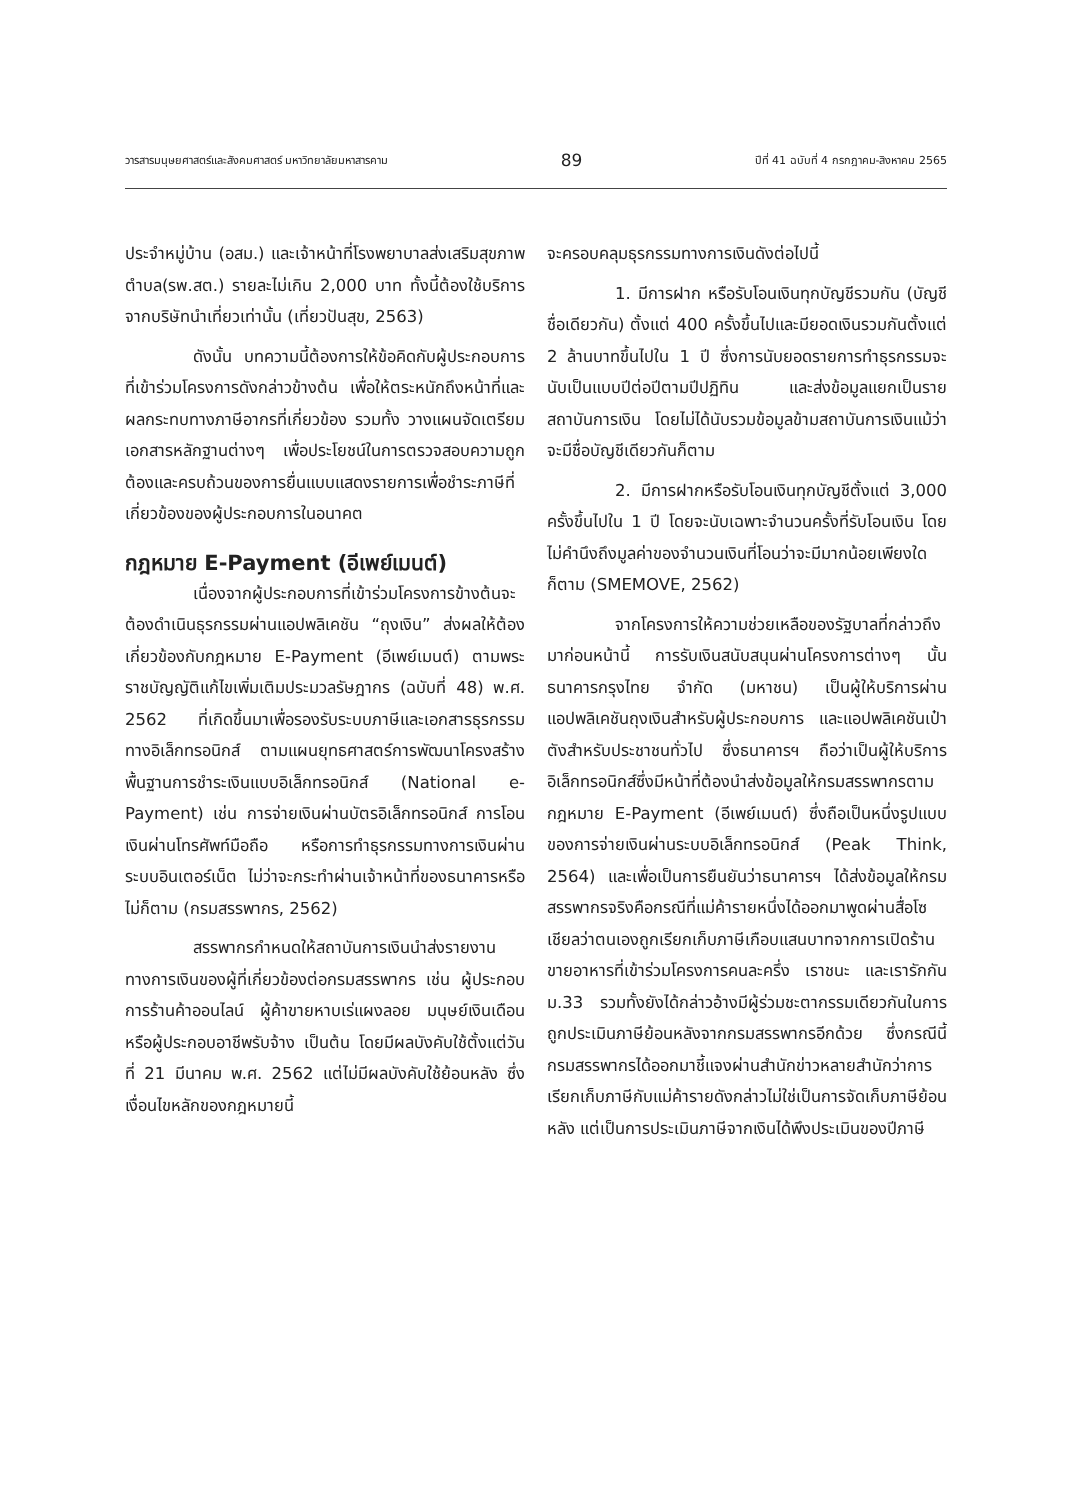วารสารมนุษยศาสตร์และสังคมศาสตร์ มหาวิทยาลัยมหาสารคาม 89 ปีที่ 41 ฉบับที่ 4 กรกฎาคม-สิงหาคม 2565
ประจำหมู่บ้าน (อสม.) และเจ้าหน้าที่โรงพยาบาลส่งเสริมสุขภาพตำบล(รพ.สต.) รายละไม่เกิน 2,000 บาท ทั้งนี้ต้องใช้บริการจากบริษัทนำเที่ยวเท่านั้น (เที่ยวปันสุข, 2563)
ดังนั้น บทความนี้ต้องการให้ข้อคิดกับผู้ประกอบการที่เข้าร่วมโครงการดังกล่าวข้างต้น เพื่อให้ตระหนักถึงหน้าที่และผลกระทบทางภาษีอากรที่เกี่ยวข้อง รวมทั้ง วางแผนจัดเตรียมเอกสารหลักฐานต่างๆ เพื่อประโยชน์ในการตรวจสอบความถูกต้องและครบถ้วนของการยื่นแบบแสดงรายการเพื่อชำระภาษีที่เกี่ยวข้องของผู้ประกอบการในอนาคต
กฎหมาย E-Payment (อีเพย์เมนต์)
เนื่องจากผู้ประกอบการที่เข้าร่วมโครงการข้างต้นจะต้องดำเนินธุรกรรมผ่านแอปพลิเคชัน “ถุงเงิน” ส่งผลให้ต้องเกี่ยวข้องกับกฎหมาย E-Payment (อีเพย์เมนต์) ตามพระราชบัญญัติแก้ไขเพิ่มเติมประมวลรัษฎากร (ฉบับที่ 48) พ.ศ. 2562 ที่เกิดขึ้นมาเพื่อรองรับระบบภาษีและเอกสารธุรกรรมทางอิเล็กทรอนิกส์ ตามแผนยุทธศาสตร์การพัฒนาโครงสร้างพื้นฐานการชำระเงินแบบอิเล็กทรอนิกส์ (National e-Payment) เช่น การจ่ายเงินผ่านบัตรอิเล็กทรอนิกส์ การโอนเงินผ่านโทรศัพท์มือถือ หรือการทำธุรกรรมทางการเงินผ่านระบบอินเตอร์เน็ต ไม่ว่าจะกระทำผ่านเจ้าหน้าที่ของธนาคารหรือไม่ก็ตาม (กรมสรรพากร, 2562)
สรรพากรกำหนดให้สถาบันการเงินนำส่งรายงานทางการเงินของผู้ที่เกี่ยวข้องต่อกรมสรรพากร เช่น ผู้ประกอบการร้านค้าออนไลน์ ผู้ค้าขายหาบเร่แผงลอย มนุษย์เงินเดือน หรือผู้ประกอบอาชีพรับจ้าง เป็นต้น โดยมีผลบังคับใช้ตั้งแต่วันที่ 21 มีนาคม พ.ศ. 2562 แต่ไม่มีผลบังคับใช้ย้อนหลัง ซึ่งเงื่อนไขหลักของกฎหมายนี้
จะครอบคลุมธุรกรรมทางการเงินดังต่อไปนี้
1. มีการฝาก หรือรับโอนเงินทุกบัญชีรวมกัน (บัญชีชื่อเดียวกัน) ตั้งแต่ 400 ครั้งขึ้นไปและมียอดเงินรวมกันตั้งแต่ 2 ล้านบาทขึ้นไปใน 1 ปี ซึ่งการนับยอดรายการทำธุรกรรมจะนับเป็นแบบปีต่อปีตามปีปฏิทิน และส่งข้อมูลแยกเป็นรายสถาบันการเงิน โดยไม่ได้นับรวมข้อมูลข้ามสถาบันการเงินแม้ว่าจะมีชื่อบัญชีเดียวกันก็ตาม
2. มีการฝากหรือรับโอนเงินทุกบัญชีตั้งแต่ 3,000 ครั้งขึ้นไปใน 1 ปี โดยจะนับเฉพาะจำนวนครั้งที่รับโอนเงิน โดยไม่คำนึงถึงมูลค่าของจำนวนเงินที่โอนว่าจะมีมากน้อยเพียงใดก็ตาม (SMEMOVE, 2562)
จากโครงการให้ความช่วยเหลือของรัฐบาลที่กล่าวถึงมาก่อนหน้านี้ การรับเงินสนับสนุนผ่านโครงการต่างๆ นั้น ธนาคารกรุงไทย จำกัด (มหาชน) เป็นผู้ให้บริการผ่านแอปพลิเคชันถุงเงินสำหรับผู้ประกอบการ และแอปพลิเคชันเป๋าตังสำหรับประชาชนทั่วไป ซึ่งธนาคารฯ ถือว่าเป็นผู้ให้บริการอิเล็กทรอนิกส์ซึ่งมีหน้าที่ต้องนำส่งข้อมูลให้กรมสรรพากรตามกฎหมาย E-Payment (อีเพย์เมนต์) ซึ่งถือเป็นหนึ่งรูปแบบของการจ่ายเงินผ่านระบบอิเล็กทรอนิกส์ (Peak Think, 2564) และเพื่อเป็นการยืนยันว่าธนาคารฯ ได้ส่งข้อมูลให้กรมสรรพากรจริงคือกรณีที่แม่ค้ารายหนึ่งได้ออกมาพูดผ่านสื่อโซเชียลว่าตนเองถูกเรียกเก็บภาษีเกือบแสนบาทจากการเปิดร้านขายอาหารที่เข้าร่วมโครงการคนละครึ่ง เราชนะ และเรารักกัน ม.33 รวมทั้งยังได้กล่าวอ้างมีผู้ร่วมชะตากรรมเดียวกันในการถูกประเมินภาษีย้อนหลังจากกรมสรรพากรอีกด้วย ซึ่งกรณีนี้กรมสรรพากรได้ออกมาชี้แจงผ่านสำนักข่าวหลายสำนักว่าการเรียกเก็บภาษีกับแม่ค้ารายดังกล่าวไม่ใช่เป็นการจัดเก็บภาษีย้อนหลัง แต่เป็นการประเมินภาษีจากเงินได้พึงประเมินของปีภาษี